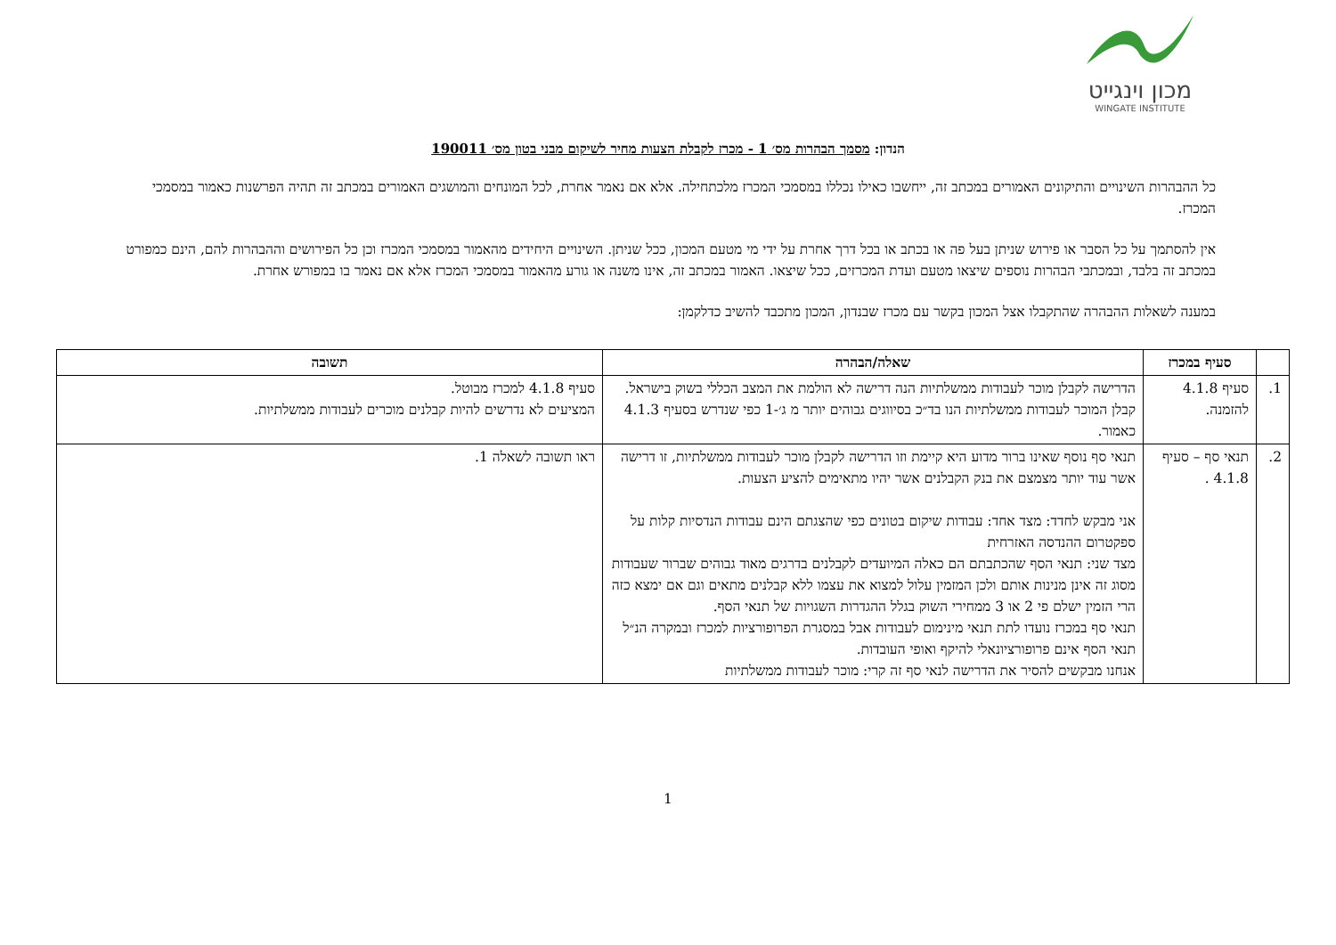מכון וינגייט
WINGATE INSTITUTE
הנדון: מסמך הבהרות מס׳ 1 - מכרז לקבלת הצעות מחיר לשיקום מבני בטון מס׳ 190011
כל ההבהרות השינויים והתיקונים האמורים במכתב זה, ייחשבו כאילו נכללו במסמכי המכרז מלכתחילה. אלא אם נאמר אחרת, לכל המונחים והמושגים האמורים במכתב זה תהיה הפרשנות כאמור במסמכי המכרז.
אין להסתמך על כל הסבר או פירוש שניתן בעל פה או בכתב או בכל דרך אחרת על ידי מי מטעם המכון, ככל שניתן. השינויים היחידים מהאמור במסמכי המכרז וכן כל הפירושים וההבהרות להם, הינם כמפורט במכתב זה בלבד, ובמכתבי הבהרות נוספים שיצאו מטעם ועדת המכרזים, ככל שיצאו. האמור במכתב זה, אינו משנה או גורע מהאמור במסמכי המכרז אלא אם נאמר בו במפורש אחרת.
במענה לשאלות ההבהרה שהתקבלו אצל המכון בקשר עם מכרז שבנדון, המכון מתכבד להשיב כדלקמן:
| | סעיף במכרז | שאלה/הבהרה | תשובה |
| --- | --- | --- | --- |
| 1. | סעיף 4.1.8 להזמנה. | הדרישה לקבלן מוכר לעבודות ממשלתיות הנה דרישה לא הולמת את המצב הכללי בשוק בישראל. קבלן המוכר לעבודות ממשלתיות הנו בד״כ בסיווגים גבוהים יותר מ ג׳-1 כפי שנדרש בסעיף 4.1.3 כאמור. | סעיף 4.1.8 למכרז מבוטל. המציעים לא נדרשים להיות קבלנים מוכרים לעבודות ממשלתיות. |
| 2. | תנאי סף – סעיף 4.1.8 . | תנאי סף נוסף שאינו ברור מדוע היא קיימת וזו הדרישה לקבלן מוכר לעבודות ממשלתיות, זו דרישה אשר עוד יותר מצמצם את בנק הקבלנים אשר יהיו מתאימים להציע הצעות. אני מבקש לחדד: מצד אחד: עבודות שיקום בטונים כפי שהצגתם הינם עבודות הנדסיות קלות על ספקטרום ההנדסה האזרחית מצד שני: תנאי הסף שהכתבתם הם כאלה המיועדים לקבלנים בדרגים מאוד גבוהים שברור שעבודות מסוג זה אינן מנינות אותם ולכן המזמין עלול למצוא את עצמו ללא קבלנים מתאים וגם אם ימצא כזה הרי הזמין ישלם פי 2 או 3 ממחירי השוק בגלל ההגדרות השגויות של תנאי הסף. תנאי סף במכרז נועדו לתת תנאי מינימום לעבודות אבל במסגרת הפרופורציות למכרז ובמקרה הנ״ל תנאי הסף אינם פרופורציונאלי להיקף ואופי העובדות. אנחנו מבקשים להסיר את הדרישה לנאי סף זה קרי: מוכר לעבודות ממשלתיות | ראו תשובה לשאלה 1. |
1